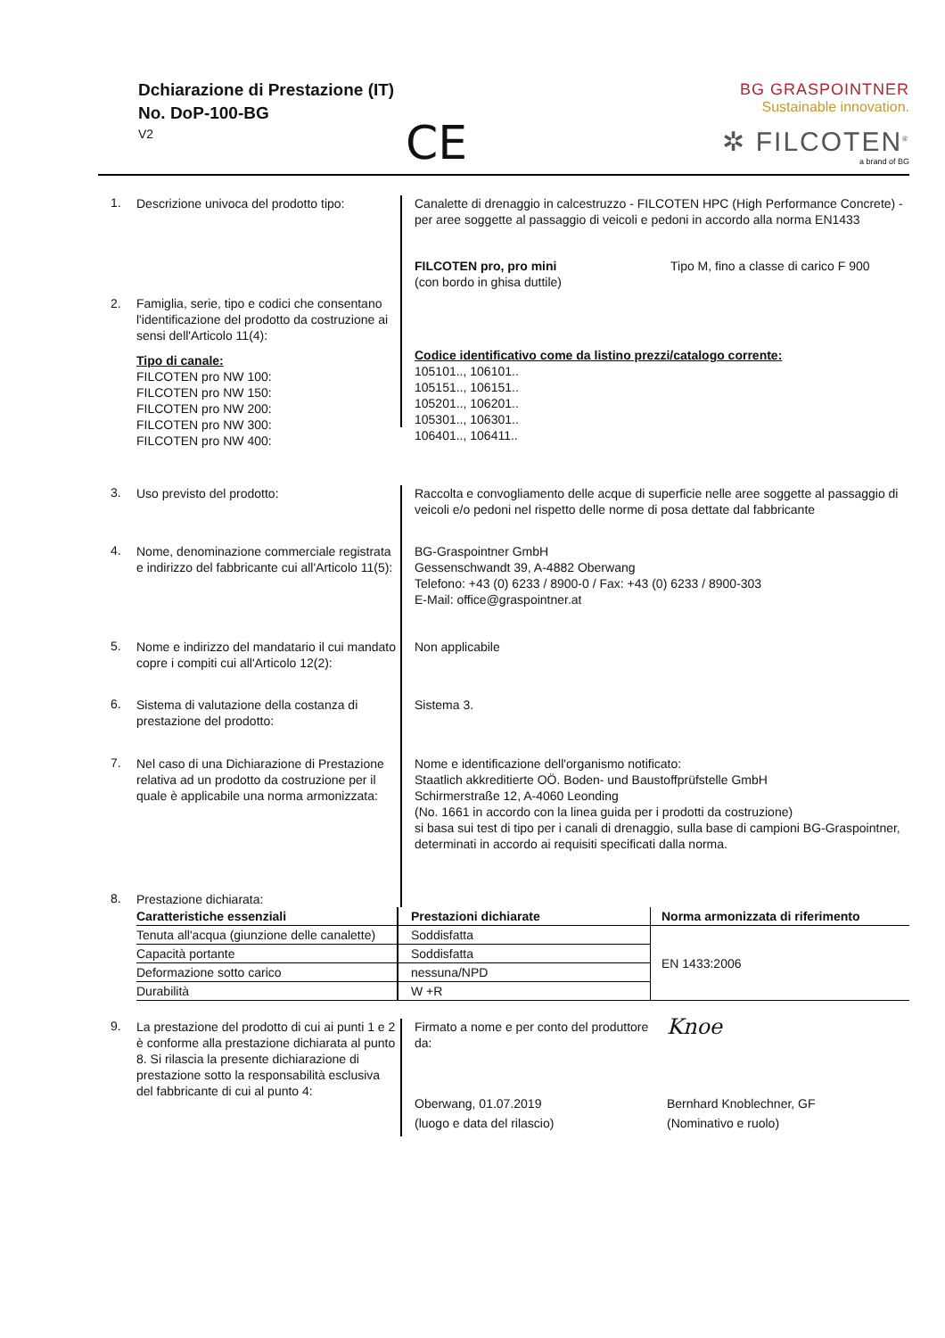Dchiarazione di Prestazione (IT)
No. DoP-100-BG
V2
CE
BG GRASPOINTNER
Sustainable innovation.
✲ FILCOTEN<sup>®</sup>
a brand of BG
1.
Descrizione univoca del prodotto tipo:
Canalette di drenaggio in calcestruzzo - FILCOTEN HPC (High Performance Concrete) - per aree soggette al passaggio di veicoli e pedoni in accordo alla norma EN1433
2. Famiglia, serie, tipo e codici che consentano l'identificazione del prodotto da costruzione ai sensi dell'Articolo 11(4):
Tipo di canale:
FILCOTEN pro NW 100:
FILCOTEN pro NW 150:
FILCOTEN pro NW 200:
FILCOTEN pro NW 300:
FILCOTEN pro NW 400:
FILCOTEN pro, pro mini
(con bordo in ghisa duttile)
Tipo M, fino a classe di carico F 900
Codice identificativo come da listino prezzi/catalogo corrente:
105101.., 106101..
105151.., 106151..
105201.., 106201..
105301.., 106301..
106401.., 106411..
3.
Uso previsto del prodotto: Raccolta e convogliamento delle acque di superficie nelle aree soggette al passaggio di veicoli e/o pedoni nel rispetto delle norme di posa dettate dal fabbricante
4.
Nome, denominazione commerciale registrata e indirizzo del fabbricante cui all'Articolo 11(5):
BG-Graspointner GmbH
Gessenschwandt 39, A-4882 Oberwang
Telefono: +43 (0) 6233 / 8900-0 / Fax: +43 (0) 6233 / 8900-303
E-Mail: office@graspointner.at
5.
Nome e indirizzo del mandatario il cui mandato copre i compiti cui all'Articolo 12(2):
Non applicabile
6.
Sistema di valutazione della costanza di prestazione del prodotto:
Sistema 3.
7.
Nel caso di una Dichiarazione di Prestazione relativa ad un prodotto da costruzione per il quale è applicabile una norma armonizzata:
Nome e identificazione dell'organismo notificato:
Staatlich akkreditierte OÖ. Boden- und Baustoffprüfstelle GmbH
Schirmerstraße 12, A-4060 Leonding
(No. 1661 in accordo con la linea guida per i prodotti da costruzione)
si basa sui test di tipo per i canali di drenaggio, sulla base di campioni BG-Graspointner, determinati in accordo ai requisiti specificati dalla norma.
8.
Prestazione dichiarata:
| Caratteristiche essenziali | Prestazioni dichiarate | Norma armonizzata di riferimento |
| --- | --- | --- |
| Tenuta all'acqua (giunzione delle canalette) | Soddisfatta | EN 1433:2006 |
| Capacità portante | Soddisfatta | |
| Deformazione sotto carico | nessuna/NPD | |
| Durabilità | W +R | |
9.
La prestazione del prodotto di cui ai punti 1 e 2 è conforme alla prestazione dichiarata al punto 8. Si rilascia la presente dichiarazione di prestazione sotto la responsabilità esclusiva del fabbricante di cui al punto 4:
Firmato a nome e per conto del produttore da:
Oberwang, 01.07.2019
(luogo e data del rilascio)
Knoe
Bernhard Knoblechner, GF
(Nominativo e ruolo)